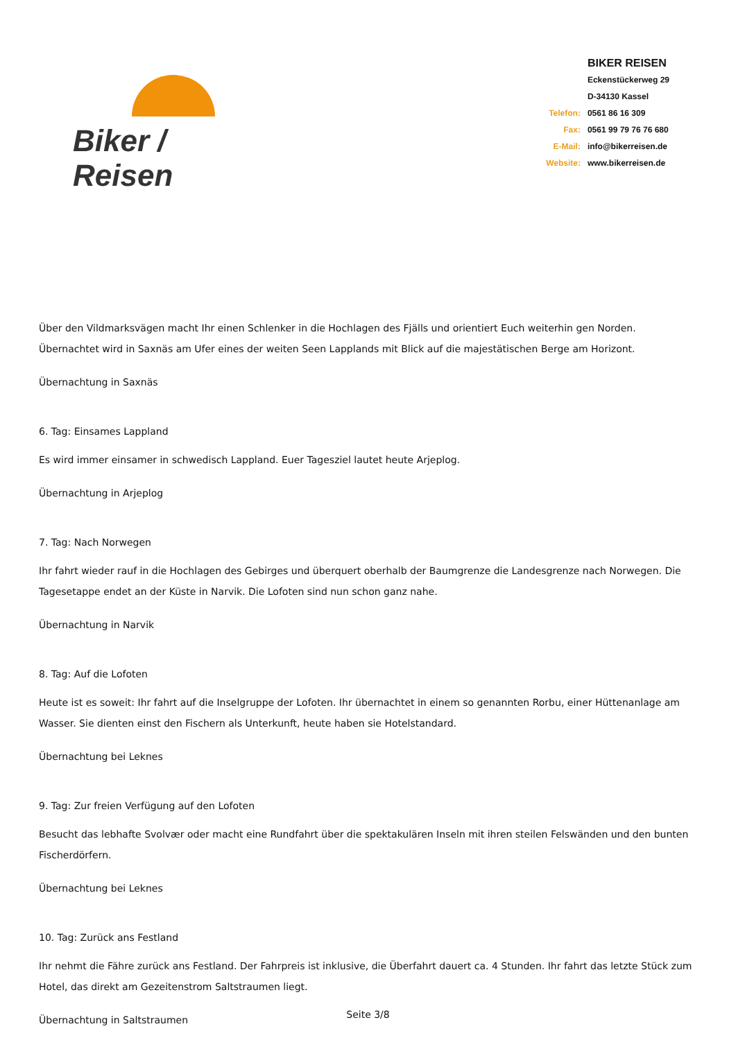Biker / Reisen
| | BIKER REISEN |
| | Eckenstückerweg 29 |
| | D-34130 Kassel |
| Telefon: | 0561 86 16 309 |
| Fax: | 0561 99 79 76 76 680 |
| E-Mail: | info@bikerreisen.de |
| Website: | www.bikerreisen.de |
Über den Vildmarksvägen macht Ihr einen Schlenker in die Hochlagen des Fjälls und orientiert Euch weiterhin gen Norden. Übernachtet wird in Saxnäs am Ufer eines der weiten Seen Lapplands mit Blick auf die majestätischen Berge am Horizont.
Übernachtung in Saxnäs
6. Tag: Einsames Lappland
Es wird immer einsamer in schwedisch Lappland. Euer Tagesziel lautet heute Arjeplog.
Übernachtung in Arjeplog
7. Tag: Nach Norwegen
Ihr fahrt wieder rauf in die Hochlagen des Gebirges und überquert oberhalb der Baumgrenze die Landesgrenze nach Norwegen. Die Tagesetappe endet an der Küste in Narvik. Die Lofoten sind nun schon ganz nahe.
Übernachtung in Narvik
8. Tag: Auf die Lofoten
Heute ist es soweit: Ihr fahrt auf die Inselgruppe der Lofoten. Ihr übernachtet in einem so genannten Rorbu, einer Hüttenanlage am Wasser. Sie dienten einst den Fischern als Unterkunft, heute haben sie Hotelstandard.
Übernachtung bei Leknes
9. Tag: Zur freien Verfügung auf den Lofoten
Besucht das lebhafte Svolvær oder macht eine Rundfahrt über die spektakulären Inseln mit ihren steilen Felswänden und den bunten Fischerdörfern.
Übernachtung bei Leknes
10. Tag: Zurück ans Festland
Ihr nehmt die Fähre zurück ans Festland. Der Fahrpreis ist inklusive, die Überfahrt dauert ca. 4 Stunden. Ihr fahrt das letzte Stück zum Hotel, das direkt am Gezeitenstrom Saltstraumen liegt.
Übernachtung in Saltstraumen
Seite 3/8